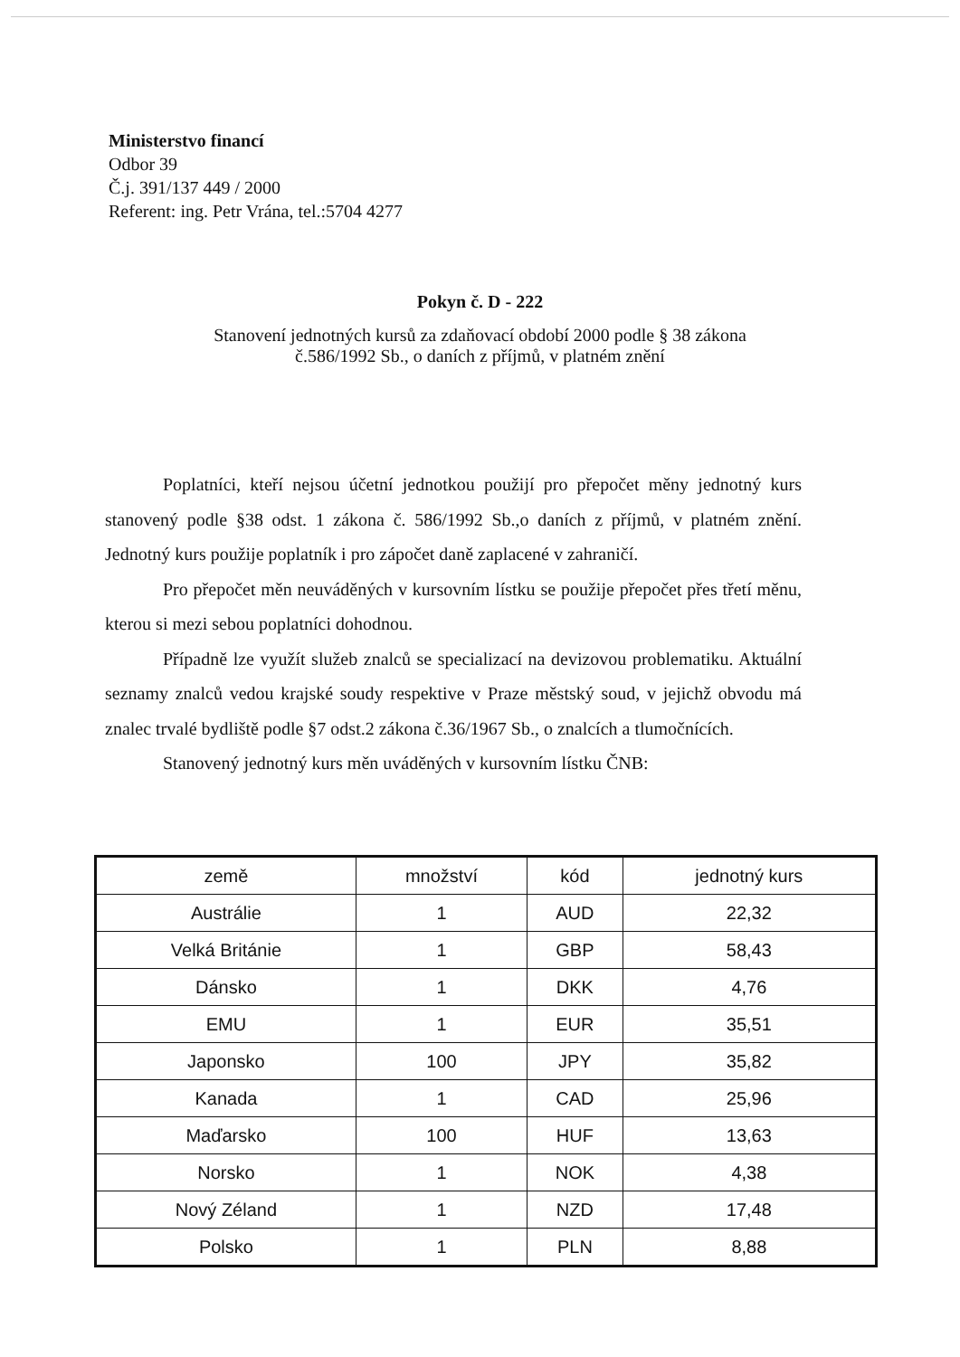Ministerstvo financí
Odbor 39
Č.j. 391/137 449 / 2000
Referent: ing. Petr Vrána, tel.:5704 4277
Pokyn č. D - 222
Stanovení jednotných kursů za zdaňovací období 2000 podle § 38 zákona
č.586/1992 Sb., o daních z příjmů, v platném znění
Poplatníci, kteří nejsou účetní jednotkou použijí pro přepočet měny jednotný kurs stanovený podle §38 odst. 1 zákona č. 586/1992 Sb.,o daních z příjmů, v platném znění. Jednotný kurs použije poplatník i pro zápočet daně zaplacené v zahraničí.
Pro přepočet měn neuváděných v kursovním lístku se použije přepočet přes třetí měnu, kterou si mezi sebou poplatníci dohodnou.
Případně lze využít služeb znalců se specializací na devizovou problematiku. Aktuální seznamy znalců vedou krajské soudy respektive v Praze městský soud, v jejichž obvodu má znalec trvalé bydliště podle §7 odst.2 zákona č.36/1967 Sb., o znalcích a tlumočnících.
Stanovený jednotný kurs měn uváděných v kursovním lístku ČNB:
| země | množství | kód | jednotný kurs |
| --- | --- | --- | --- |
| Austrálie | 1 | AUD | 22,32 |
| Velká Británie | 1 | GBP | 58,43 |
| Dánsko | 1 | DKK | 4,76 |
| EMU | 1 | EUR | 35,51 |
| Japonsko | 100 | JPY | 35,82 |
| Kanada | 1 | CAD | 25,96 |
| Maďarsko | 100 | HUF | 13,63 |
| Norsko | 1 | NOK | 4,38 |
| Nový Zéland | 1 | NZD | 17,48 |
| Polsko | 1 | PLN | 8,88 |